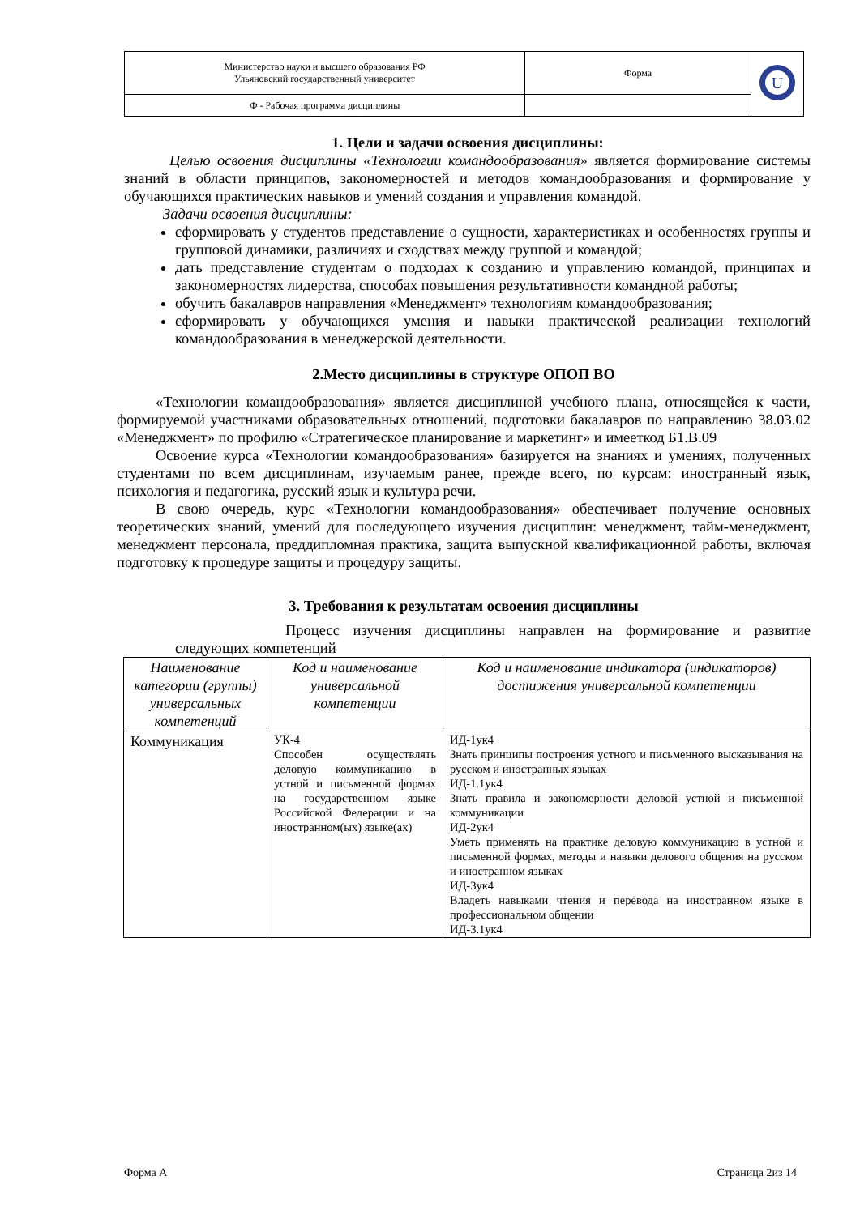| Министерство науки и высшего образования РФ Ульяновский государственный университет | Форма | U |
| Ф - Рабочая программа дисциплины | | |
1. Цели и задачи освоения дисциплины:
Целью освоения дисциплины «Технологии командообразования» является формирование системы знаний в области принципов, закономерностей и методов командообразования и формирование у обучающихся практических навыков и умений создания и управления командой.
Задачи освоения дисциплины:
сформировать у студентов представление о сущности, характеристиках и особенностях группы и групповой динамики, различиях и сходствах между группой и командой;
дать представление студентам о подходах к созданию и управлению командой, принципах и закономерностях лидерства, способах повышения результативности командной работы;
обучить бакалавров направления «Менеджмент» технологиям командообразования;
сформировать у обучающихся умения и навыки практической реализации технологий командообразования в менеджерской деятельности.
2.Место дисциплины в структуре ОПОП ВО
«Технологии командообразования» является дисциплиной учебного плана, относящейся к части, формируемой участниками образовательных отношений, подготовки бакалавров по направлению 38.03.02 «Менеджмент» по профилю «Стратегическое планирование и маркетинг» и имееткод Б1.В.09
Освоение курса «Технологии командообразования» базируется на знаниях и умениях, полученных студентами по всем дисциплинам, изучаемым ранее, прежде всего, по курсам: иностранный язык, психология и педагогика, русский язык и культура речи.
В свою очередь, курс «Технологии командообразования» обеспечивает получение основных теоретических знаний, умений для последующего изучения дисциплин: менеджмент, тайм-менеджмент, менеджмент персонала, преддипломная практика, защита выпускной квалификационной работы, включая подготовку к процедуре защиты и процедуру защиты.
3. Требования к результатам освоения дисциплины
Процесс изучения дисциплины направлен на формирование и развитие следующих компетенций
| Наименование категории (группы) универсальных компетенций | Код и наименование универсальной компетенции | Код и наименование индикатора (индикаторов) достижения универсальной компетенции |
| --- | --- | --- |
| Коммуникация | УК-4 Способен осуществлять деловую коммуникацию в устной и письменной формах на государственном языке Российской Федерации и на иностранном(ых) языке(ах) | ИД-1ук4 Знать принципы построения устного и письменного высказывания на русском и иностранных языках ИД-1.1ук4 Знать правила и закономерности деловой устной и письменной коммуникации ИД-2ук4 Уметь применять на практике деловую коммуникацию в устной и письменной формах, методы и навыки делового общения на русском и иностранном языках ИД-3ук4 Владеть навыками чтения и перевода на иностранном языке в профессиональном общении ИД-3.1ук4 |
Форма А Страница 2из 14